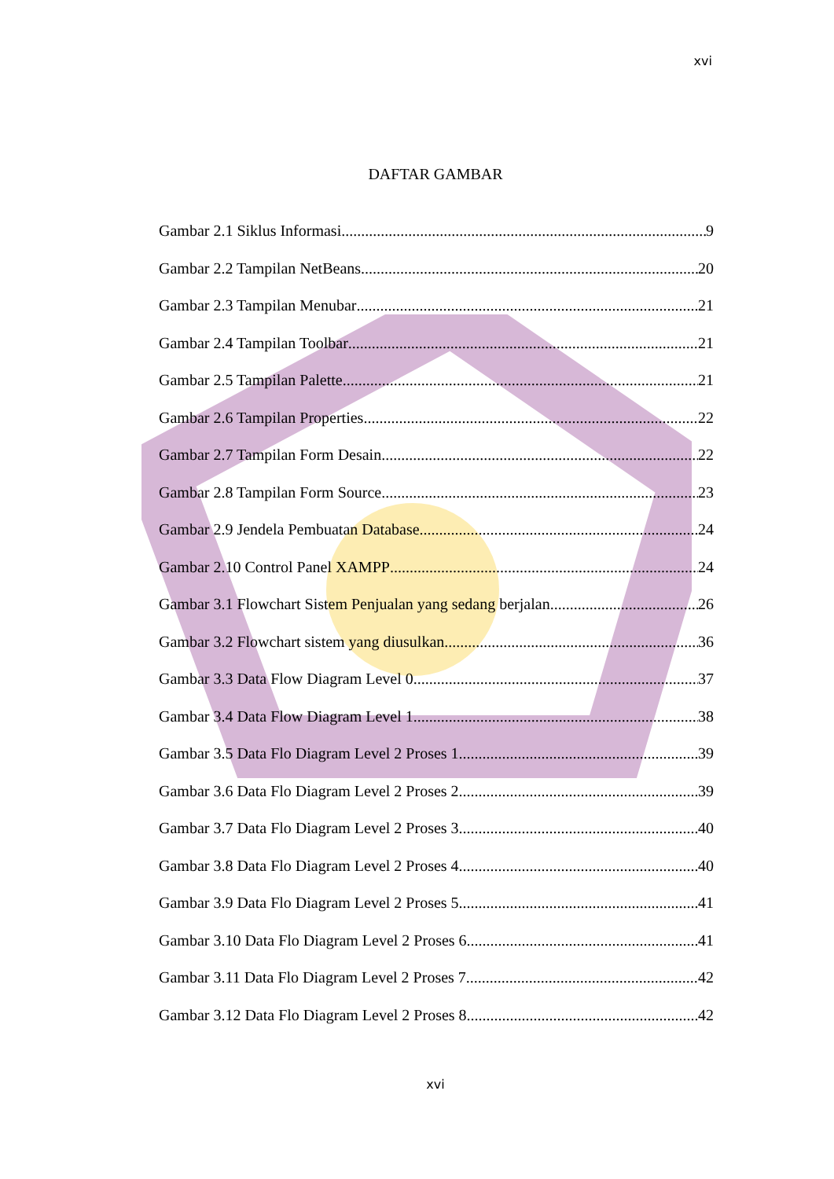xvi
DAFTAR GAMBAR
Gambar 2.1 Siklus Informasi 9
Gambar 2.2 Tampilan NetBeans 20
Gambar 2.3 Tampilan Menubar 21
Gambar 2.4 Tampilan Toolbar 21
Gambar 2.5 Tampilan Palette 21
Gambar 2.6 Tampilan Properties 22
Gambar 2.7 Tampilan Form Desain 22
Gambar 2.8 Tampilan Form Source 23
Gambar 2.9 Jendela Pembuatan Database 24
Gambar 2.10 Control Panel XAMPP 24
Gambar 3.1 Flowchart Sistem Penjualan yang sedang berjalan 26
Gambar 3.2 Flowchart sistem yang diusulkan 36
Gambar 3.3 Data Flow Diagram Level 0 37
Gambar 3.4 Data Flow Diagram Level 1 38
Gambar 3.5 Data Flo Diagram Level 2 Proses 1 39
Gambar 3.6 Data Flo Diagram Level 2 Proses 2 39
Gambar 3.7 Data Flo Diagram Level 2 Proses 3 40
Gambar 3.8 Data Flo Diagram Level 2 Proses 4 40
Gambar 3.9 Data Flo Diagram Level 2 Proses 5 41
Gambar 3.10 Data Flo Diagram Level 2 Proses 6 41
Gambar 3.11 Data Flo Diagram Level 2 Proses 7 42
Gambar 3.12 Data Flo Diagram Level 2 Proses 8 42
xvi